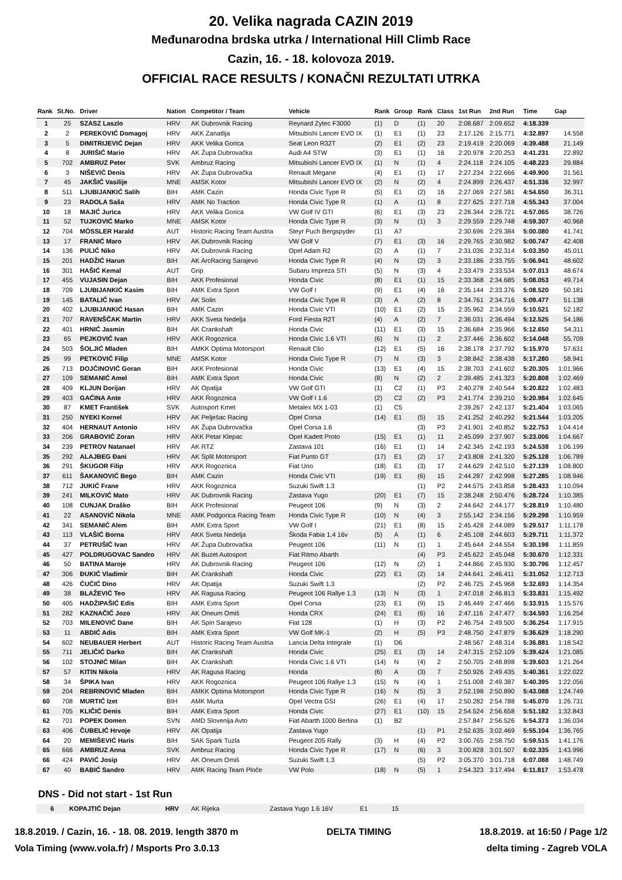20. Velika nagrada CAZIN 2019
Međunarodna brdska utrka / International Hill Climb Race
Cazin, 16. - 18. kolovoza 2019.
OFFICIAL RACE RESULTS / KONAČNI REZULTATI UTRKA
| Rank | St.No. | Driver | Nation | Competitor / Team | Vehicle | Rank | Group | Rank | Class | 1st Run | 2nd Run | | Time | Gap |
| --- | --- | --- | --- | --- | --- | --- | --- | --- | --- | --- | --- | --- | --- | --- |
| 1 | 25 | SZASZ Laszlo | HRV | AK Dubrovnik Racing | Reynard Zytec F3000 | (1) | D | (1) | 20 | 2:08.687 | 2:09.652 | | 4:18.339 | |
| 2 | 2 | PEREKOVIĆ Domagoj | HRV | AKK Zanatlija | Mitsubishi Lancer EVO IX | (1) | E1 | (1) | 23 | 2:17.126 | 2:15.771 | | 4:32.897 | 14.558 |
| 3 | 5 | DIMITRIJEVIĆ Dejan | HRV | AKK Velika Gorica | Seat Leon R32T | (2) | E1 | (2) | 23 | 2:19.419 | 2:20.069 | | 4:39.488 | 21.149 |
| 4 | 8 | JURIŠIĆ Mario | HRV | AK Župa Dubrovačka | Audi A4 STW | (3) | E1 | (1) | 16 | 2:20.978 | 2:20.253 | | 4:41.231 | 22.892 |
| 5 | 702 | AMBRUZ Peter | SVK | Ambruz Racing | Mitsubishi Lancer EVO IX | (1) | N | (1) | 4 | 2:24.118 | 2:24.105 | | 4:48.223 | 29.884 |
| 6 | 3 | NIŠEVIĆ Denis | HRV | AK Župa Dubrovačka | Renault Megane | (4) | E1 | (1) | 17 | 2:27.234 | 2:22.666 | | 4:49.900 | 31.561 |
| 7 | 45 | JAKŠIĆ Vasilije | MNE | AMSK Kotor | Mitsubishi Lancer EVO IX | (2) | N | (2) | 4 | 2:24.899 | 2:26.437 | | 4:51.336 | 32.997 |
| 8 | 511 | LJUBIJANKIĆ Salih | BIH | AMK Cazin | Honda Civic Type R | (5) | E1 | (2) | 16 | 2:27.069 | 2:27.581 | | 4:54.650 | 36.311 |
| 9 | 23 | RADOLA Saša | HRV | AMK No Traction | Honda Civic Type R | (1) | A | (1) | 8 | 2:27.625 | 2:27.718 | | 4:55.343 | 37.004 |
| 10 | 18 | MAJIĆ Jurica | HRV | AKK Velika Gorica | VW Golf IV GTI | (6) | E1 | (3) | 23 | 2:28.344 | 2:28.721 | | 4:57.065 | 38.726 |
| 11 | 52 | TUJKOVIĆ Marko | MNE | AMSK Kotor | Honda Civic Type R | (3) | N | (1) | 3 | 2:29.559 | 2:29.748 | | 4:59.307 | 40.968 |
| 12 | 704 | MÖSSLER Harald | AUT | Historic Racing Team Austria | Steyr Puch Bergspyder | (1) | A7 | | | 2:30.696 | 2:29.384 | | 5:00.080 | 41.741 |
| 13 | 17 | FRANIĆ Maro | HRV | AK Dubrovnik Racing | VW Golf V | (7) | E1 | (3) | 16 | 2:29.765 | 2:30.982 | | 5:00.747 | 42.408 |
| 14 | 136 | PULIĆ Niko | HRV | AK Dubrovnik Racing | Opel Adam R2 | (2) | A | (1) | 7 | 2:31.036 | 2:32.314 | | 5:03.350 | 45.011 |
| 15 | 201 | HADŽIĆ Harun | BIH | AK ArcRacing Sarajevo | Honda Civic Type R | (4) | N | (2) | 3 | 2:33.186 | 2:33.755 | | 5:06.941 | 48.602 |
| 16 | 301 | HAŠIĆ Kemal | AUT | Grip | Subaru Impreza STI | (5) | N | (3) | 4 | 2:33.479 | 2:33.534 | | 5:07.013 | 48.674 |
| 17 | 455 | VUJASIN Dejan | BIH | AKK Profesional | Honda Civic | (8) | E1 | (1) | 15 | 2:33.368 | 2:34.685 | | 5:08.053 | 49.714 |
| 18 | 709 | LJUBIJANKIĆ Kasim | BIH | AMK Extra Sport | VW Golf I | (9) | E1 | (4) | 16 | 2:35.144 | 2:33.376 | | 5:08.520 | 50.181 |
| 19 | 145 | BATALIĆ Ivan | HRV | AK Solin | Honda Civic Type R | (3) | A | (2) | 8 | 2:34.761 | 2:34.716 | | 5:09.477 | 51.138 |
| 20 | 402 | LJUBIJANKIĆ Hasan | BIH | AMK Cazin | Honda Civic VTI | (10) | E1 | (2) | 15 | 2:35.962 | 2:34.559 | | 5:10.521 | 52.182 |
| 21 | 707 | RAVENŠČAK Martin | HRV | AKK Sveta Nedelja | Ford Fiesta R2T | (4) | A | (2) | 7 | 2:36.031 | 2:36.494 | | 5:12.525 | 54.186 |
| 22 | 401 | HRNIĆ Jasmin | BIH | AK Crankshaft | Honda Civic | (11) | E1 | (3) | 15 | 2:36.684 | 2:35.966 | | 5:12.650 | 54.311 |
| 23 | 65 | PEJKOVIĆ Ivan | HRV | AKK Rogoznica | Honda Civic 1.6 VTI | (6) | N | (1) | 2 | 2:37.446 | 2:36.602 | | 5:14.048 | 55.709 |
| 24 | 503 | ŠOLJIĆ Mladen | BIH | AMKK Optima Motorsport | Renault Clio | (12) | E1 | (5) | 16 | 2:38.178 | 2:37.792 | | 5:15.970 | 57.631 |
| 25 | 99 | PETKOVIĆ Filip | MNE | AMSK Kotor | Honda Civic Type R | (7) | N | (3) | 3 | 2:38.842 | 2:38.438 | | 5:17.280 | 58.941 |
| 26 | 713 | DOJČINOVIĆ Goran | BIH | AKK Profesional | Honda Civic | (13) | E1 | (4) | 15 | 2:38.703 | 2:41.602 | | 5:20.305 | 1:01.966 |
| 27 | 109 | SEMANIĆ Amel | BIH | AMK Extra Sport | Honda Civic | (8) | N | (2) | 2 | 2:39.485 | 2:41.323 | | 5:20.808 | 1:02.469 |
| 28 | 409 | KLJUN Dorijan | HRV | AK Opatija | VW Golf GTI | (1) | C2 | (1) | P3 | 2:40.278 | 2:40.544 | | 5:20.822 | 1:02.483 |
| 29 | 403 | GAĆINA Ante | HRV | AKK Rogoznica | VW Golf I 1.6 | (2) | C2 | (2) | P3 | 2:41.774 | 2:39.210 | | 5:20.984 | 1:02.645 |
| 30 | 87 | KMET František | SVK | Autosport Kmet | Metalex MX 1-03 | (1) | C5 | | | 2:39.267 | 2:42.137 | | 5:21.404 | 1:03.065 |
| 31 | 250 | NYEKI Kornel | HRV | AK Pelješac Racing | Opel Corsa | (14) | E1 | (5) | 15 | 2:41.252 | 2:40.292 | | 5:21.544 | 1:03.205 |
| 32 | 404 | HERNAUT Antonio | HRV | AK Župa Dubrovačka | Opel Corsa 1.6 | | | (3) | P3 | 2:41.901 | 2:40.852 | | 5:22.753 | 1:04.414 |
| 33 | 206 | GRABOVIĆ Zoran | HRV | AKK Petar Klepac | Opel Kadett Proto | (15) | E1 | (1) | 11 | 2:45.099 | 2:37.907 | | 5:23.006 | 1:04.667 |
| 34 | 239 | PETROV Natanael | HRV | AK RTZ | Zastava 101 | (16) | E1 | (1) | 14 | 2:42.345 | 2:42.193 | | 5:24.538 | 1:06.199 |
| 35 | 292 | ALAJBEG Đani | HRV | AK Split Motorsport | Fiat Punto GT | (17) | E1 | (2) | 17 | 2:43.808 | 2:41.320 | | 5:25.128 | 1:06.789 |
| 36 | 291 | ŠKUGOR Filip | HRV | AKK Rogoznica | Fiat Uno | (18) | E1 | (3) | 17 | 2:44.629 | 2:42.510 | | 5:27.139 | 1:08.800 |
| 37 | 611 | ŠAKANOVIĆ Bego | BIH | AMK Cazin | Honda Civic VTI | (19) | E1 | (6) | 15 | 2:44.287 | 2:42.998 | | 5:27.285 | 1:08.946 |
| 38 | 712 | JUKIĆ Frane | HRV | AKK Rogoznica | Suzuki Swift 1.3 | | | (1) | P2 | 2:44.575 | 2:43.858 | | 5:28.433 | 1:10.094 |
| 39 | 241 | MILKOVIĆ Mato | HRV | AK Dubrovnik Racing | Zastava Yugo | (20) | E1 | (7) | 15 | 2:38.248 | 2:50.476 | | 5:28.724 | 1:10.385 |
| 40 | 108 | CUNJAK Draško | BIH | AKK Profesional | Peugeot 106 | (9) | N | (3) | 2 | 2:44.642 | 2:44.177 | | 5:28.819 | 1:10.480 |
| 41 | 22 | ASANOVIĆ Nikola | MNE | AMK Podgorica Racing Team | Honda Civic Type R | (10) | N | (4) | 3 | 2:55.142 | 2:34.156 | | 5:29.298 | 1:10.959 |
| 42 | 341 | SEMANIĆ Alem | BIH | AMK Extra Sport | VW Golf I | (21) | E1 | (8) | 15 | 2:45.428 | 2:44.089 | | 5:29.517 | 1:11.178 |
| 43 | 113 | VLAŠIĆ Borna | HRV | AKK Sveta Nedelja | Škoda Fabia 1.4 16v | (5) | A | (1) | 6 | 2:45.108 | 2:44.603 | | 5:29.711 | 1:11.372 |
| 44 | 37 | PETRUŠIĆ Ivan | HRV | AK Župa Dubrovačka | Peugeot 106 | (11) | N | (1) | 1 | 2:45.644 | 2:44.554 | | 5:30.198 | 1:11.859 |
| 45 | 427 | POLDRUGOVAC Sandro | HRV | AK Buzet Autosport | Fiat Ritmo Abarth | | | (4) | P3 | 2:45.622 | 2:45.048 | | 5:30.670 | 1:12.331 |
| 46 | 50 | BATINA Maroje | HRV | AK Dubrovnik Racing | Peugeot 106 | (12) | N | (2) | 1 | 2:44.866 | 2:45.930 | | 5:30.796 | 1:12.457 |
| 47 | 306 | ĐUKIĆ Vladimir | BIH | AK Crankshaft | Honda Civic | (22) | E1 | (2) | 14 | 2:44.641 | 2:46.411 | | 5:31.052 | 1:12.713 |
| 48 | 426 | ĆUĆIĆ Dino | HRV | AK Opatija | Suzuki Swift 1.3 | | | (2) | P2 | 2:46.725 | 2:45.968 | | 5:32.693 | 1:14.354 |
| 49 | 38 | BLAŽEVIĆ Teo | HRV | AK Ragusa Racing | Peugeot 106 Rallye 1.3 | (13) | N | (3) | 1 | 2:47.018 | 2:46.813 | | 5:33.831 | 1:15.492 |
| 50 | 405 | HADŽIPAŠIĆ Edis | BIH | AMK Extra Sport | Opel Corsa | (23) | E1 | (9) | 15 | 2:46.449 | 2:47.466 | | 5:33.915 | 1:15.576 |
| 51 | 282 | KAZNAČIĆ Jozo | HRV | AK Oneum Omiš | Honda CRX | (24) | E1 | (6) | 16 | 2:47.116 | 2:47.477 | | 5:34.593 | 1:16.254 |
| 52 | 703 | MILENOVIĆ Dane | BIH | AK Spin Sarajevo | Fiat 128 | (1) | H | (3) | P2 | 2:46.754 | 2:49.500 | | 5:36.254 | 1:17.915 |
| 53 | 11 | ABDIĆ Adis | BIH | AMK Extra Sport | VW Golf MK-1 | (2) | H | (5) | P3 | 2:48.750 | 2:47.879 | | 5:36.629 | 1:18.290 |
| 54 | 602 | NEUBAUER Herbert | AUT | Historic Racing Team Austria | Lancia Delta Integrale | (1) | D6 | | | 2:48.567 | 2:48.314 | | 5:36.881 | 1:18.542 |
| 55 | 711 | JELIČIĆ Darko | BIH | AK Crankshaft | Honda Civic | (25) | E1 | (3) | 14 | 2:47.315 | 2:52.109 | | 5:39.424 | 1:21.085 |
| 56 | 102 | STOJNIĆ Milan | BIH | AK Crankshaft | Honda Civic 1.6 VTI | (14) | N | (4) | 2 | 2:50.705 | 2:48.898 | | 5:39.603 | 1:21.264 |
| 57 | 57 | KITIN Nikola | HRV | AK Ragusa Racing | Honda | (6) | A | (3) | 7 | 2:50.926 | 2:49.435 | | 5:40.361 | 1:22.022 |
| 58 | 34 | ŠPIKA Ivan | HRV | AKK Rogoznica | Peugeot 106 Rallye 1.3 | (15) | N | (4) | 1 | 2:51.008 | 2:49.387 | | 5:40.395 | 1:22.056 |
| 59 | 204 | REBRINOVIĆ Mladen | BIH | AMKK Optima Motorsport | Honda Civic Type R | (16) | N | (5) | 3 | 2:52.198 | 2:50.890 | | 5:43.088 | 1:24.749 |
| 60 | 708 | MURTIĆ Izet | BIH | AMK Murta | Opel Vectra GSI | (26) | E1 | (4) | 17 | 2:50.282 | 2:54.788 | | 5:45.070 | 1:26.731 |
| 61 | 705 | KLIČIĆ Denis | BIH | AMK Extra Sport | Honda Civic | (27) | E1 | (10) | 15 | 2:54.524 | 2:56.658 | | 5:51.182 | 1:32.843 |
| 62 | 701 | POPEK Domen | SVN | AMD Slovenija Avto | Fiat Abarth 1000 Berlina | (1) | B2 | | | 2:57.847 | 2:56.526 | | 5:54.373 | 1:36.034 |
| 63 | 406 | ČUBELIĆ Hrvoje | HRV | AK Opatija | Zastava Yugo | | | (1) | P1 | 2:52.635 | 3:02.469 | | 5:55.104 | 1:36.765 |
| 64 | 20 | MEMIŠEVIĆ Haris | BIH | SAK Spark Tuzla | Peugeot 205 Rally | (3) | H | (4) | P2 | 3:00.765 | 2:58.750 | | 5:59.515 | 1:41.176 |
| 65 | 666 | AMBRUZ Anna | SVK | Ambruz Racing | Honda Civic Type R | (17) | N | (6) | 3 | 3:00.828 | 3:01.507 | | 6:02.335 | 1:43.996 |
| 66 | 424 | PAVIĆ Josip | HRV | AK Oneum Omiš | Suzuki Swift 1.3 | | | (5) | P2 | 3:05.370 | 3:01.718 | | 6:07.088 | 1:48.749 |
| 67 | 40 | BABIĆ Sandro | HRV | AMK Racing Team Ploče | VW Polo | (18) | N | (5) | 1 | 2:54.323 | 3:17.494 | | 6:11.817 | 1:53.478 |
DNS - Did not start - 1st Run
| 6 | KOPAJTIĆ Dejan | HRV | AK Rijeka | Zastava Yugo 1.6 16V | E1 | 15 |
18.8.2019. / Cazin, 16. - 18. 08. 2019. length 3870 m DELTA TIMING 18.8.2019. at 16:50 / Page 1/2
Vola Timing (www.vola.fr) / Msports Pro 3.0.13 delta timing - Zagreb VOLA